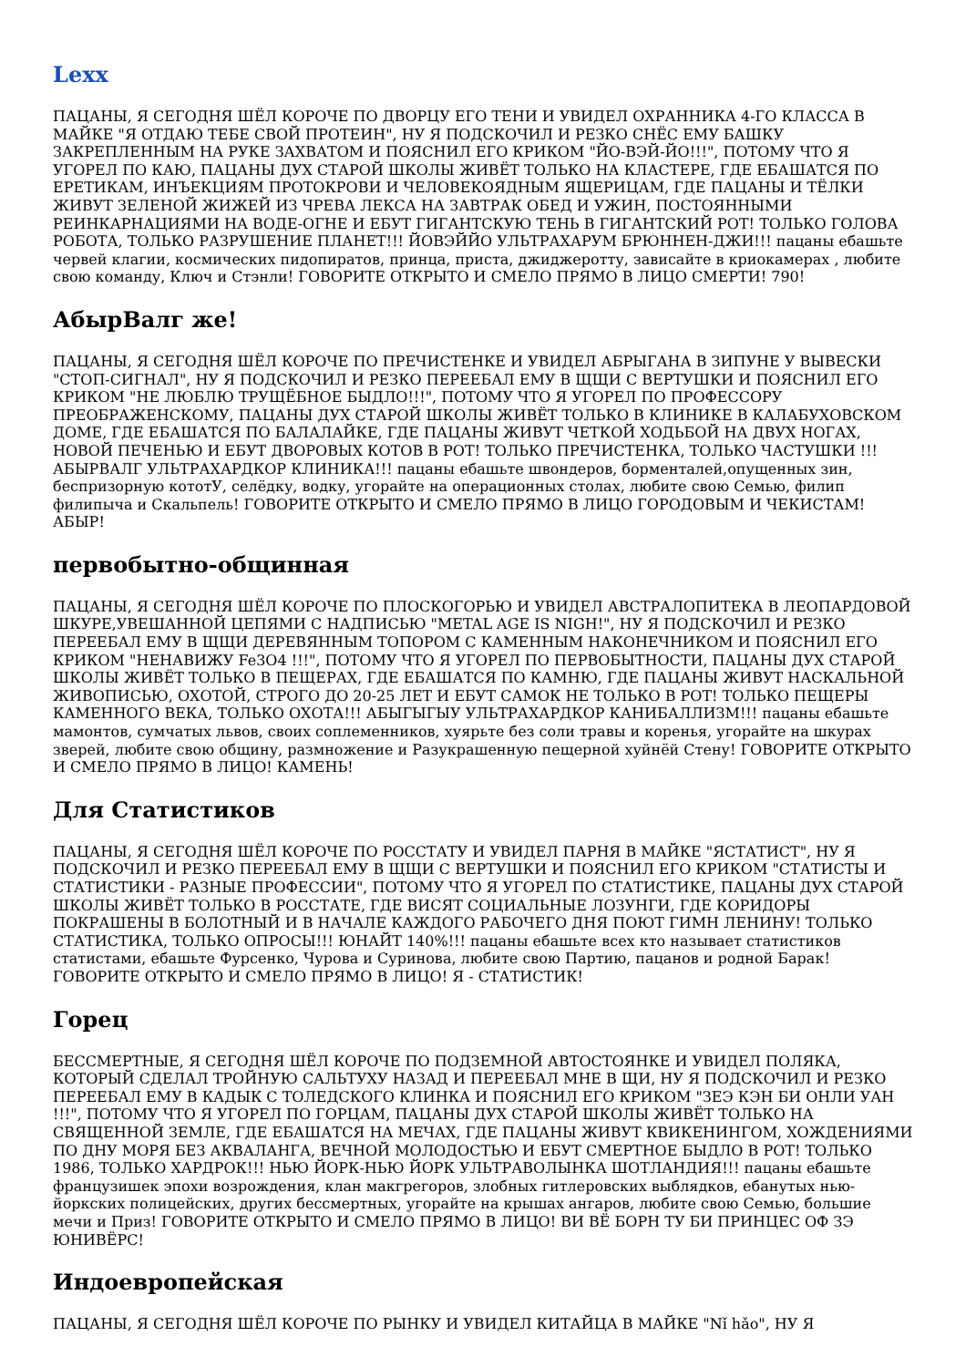Lexx
ПАЦАНЫ, Я СЕГОДНЯ ШЁЛ КОРОЧЕ ПО ДВОРЦУ ЕГО ТЕНИ И УВИДЕЛ ОХРАННИКА 4-ГО КЛАССА В МАЙКЕ "Я ОТДАЮ ТЕБЕ СВОЙ ПРОТЕИН", НУ Я ПОДСКОЧИЛ И РЕЗКО СНЁС ЕМУ БАШКУ ЗАКРЕПЛЕННЫМ НА РУКЕ ЗАХВАТОМ И ПОЯСНИЛ ЕГО КРИКОМ "ЙО-ВЭЙ-ЙО!!!", ПОТОМУ ЧТО Я УГОРЕЛ ПО КАЮ, ПАЦАНЫ ДУХ СТАРОЙ ШКОЛЫ ЖИВЁТ ТОЛЬКО НА КЛАСТЕРЕ, ГДЕ ЕБАШАТСЯ ПО ЕРЕТИКАМ, ИНЪЕКЦИЯМ ПРОТОКРОВИ И ЧЕЛОВЕКОЯДНЫМ ЯЩЕРИЦАМ, ГДЕ ПАЦАНЫ И ТЁЛКИ ЖИВУТ ЗЕЛЕНОЙ ЖИЖЕЙ ИЗ ЧРЕВА ЛЕКСА НА ЗАВТРАК ОБЕД И УЖИН, ПОСТОЯННЫМИ РЕИНКАРНАЦИЯМИ НА ВОДЕ-ОГНЕ И ЕБУТ ГИГАНТСКУЮ ТЕНЬ В ГИГАНТСКИЙ РОТ! ТОЛЬКО ГОЛОВА РОБОТА, ТОЛЬКО РАЗРУШЕНИЕ ПЛАНЕТ!!! ЙОВЭЙЙО УЛЬТРАХАРУМ БРЮННЕН-ДЖИ!!! пацаны ебашьте червей клагии, космических пидопиратов, принца, приста, джиджеротту, зависайте в криокамерах , любите свою команду, Ключ и Стэнли! ГОВОРИТЕ ОТКРЫТО И СМЕЛО ПРЯМО В ЛИЦО СМЕРТИ! 790!
АбырВалг же!
ПАЦАНЫ, Я СЕГОДНЯ ШЁЛ КОРОЧЕ ПО ПРЕЧИСТЕНКЕ И УВИДЕЛ АБРЫГАНА В ЗИПУНЕ У ВЫВЕСКИ "СТОП-СИГНАЛ", НУ Я ПОДСКОЧИЛ И РЕЗКО ПЕРЕЕБАЛ ЕМУ В ЩЩИ С ВЕРТУШКИ И ПОЯСНИЛ ЕГО КРИКОМ "НЕ ЛЮБЛЮ ТРУЩЁБНОЕ БЫДЛО!!!", ПОТОМУ ЧТО Я УГОРЕЛ ПО ПРОФЕССОРУ ПРЕОБРАЖЕНСКОМУ, ПАЦАНЫ ДУХ СТАРОЙ ШКОЛЫ ЖИВЁТ ТОЛЬКО В КЛИНИКЕ В КАЛАБУХОВСКОМ ДОМЕ, ГДЕ ЕБАШАТСЯ ПО БАЛАЛАЙКЕ, ГДЕ ПАЦАНЫ ЖИВУТ ЧЕТКОЙ ХОДЬБОЙ НА ДВУХ НОГАХ, НОВОЙ ПЕЧЕНЬЮ И ЕБУТ ДВОРОВЫХ КОТОВ В РОТ! ТОЛЬКО ПРЕЧИСТЕНКА, ТОЛЬКО ЧАСТУШКИ !!! АБЫРВАЛГ УЛЬТРАХАРДКОР КЛИНИКА!!! пацаны ебашьте швондеров, борменталей,опущенных зин, беспризорную кототУ, селёдку, водку, угорайте на операционных столах, любите свою Семью, филип филипыча и Скальпель! ГОВОРИТЕ ОТКРЫТО И СМЕЛО ПРЯМО В ЛИЦО ГОРОДОВЫМ И ЧЕКИСТАМ! АБЫР!
первобытно-общинная
ПАЦАНЫ, Я СЕГОДНЯ ШЁЛ КОРОЧЕ ПО ПЛОСКОГОРЬЮ И УВИДЕЛ АВСТРАЛОПИТЕКА В ЛЕОПАРДОВОЙ ШКУРЕ,УВЕШАННОЙ ЦЕПЯМИ С НАДПИСЬЮ "METAL AGE IS NIGH!", НУ Я ПОДСКОЧИЛ И РЕЗКО ПЕРЕЕБАЛ ЕМУ В ЩЩИ ДЕРЕВЯННЫМ ТОПОРОМ С КАМЕННЫМ НАКОНЕЧНИКОМ И ПОЯСНИЛ ЕГО КРИКОМ "НЕНАВИЖУ Fe3O4 !!!", ПОТОМУ ЧТО Я УГОРЕЛ ПО ПЕРВОБЫТНОСТИ, ПАЦАНЫ ДУХ СТАРОЙ ШКОЛЫ ЖИВЁТ ТОЛЬКО В ПЕЩЕРАХ, ГДЕ ЕБАШАТСЯ ПО КАМНЮ, ГДЕ ПАЦАНЫ ЖИВУТ НАСКАЛЬНОЙ ЖИВОПИСЬЮ, ОХОТОЙ, СТРОГО ДО 20-25 ЛЕТ И ЕБУТ САМОК НЕ ТОЛЬКО В РОТ! ТОЛЬКО ПЕЩЕРЫ КАМЕННОГО ВЕКА, ТОЛЬКО ОХОТА!!! АБЫГЫГЫУ УЛЬТРАХАРДКОР КАНИБАЛЛИЗМ!!! пацаны ебашьте мамонтов, сумчатых львов, своих соплеменников, хуярьте без соли травы и коренья, угорайте на шкурах зверей, любите свою общину, размножение и Разукрашенную пещерной хуйнёй Стену! ГОВОРИТЕ ОТКРЫТО И СМЕЛО ПРЯМО В ЛИЦО! КАМЕНЬ!
Для Статистиков
ПАЦАНЫ, Я СЕГОДНЯ ШЁЛ КОРОЧЕ ПО РОССТАТУ И УВИДЕЛ ПАРНЯ В МАЙКЕ "ЯСТАТИСТ", НУ Я ПОДСКОЧИЛ И РЕЗКО ПЕРЕЕБАЛ ЕМУ В ЩЩИ С ВЕРТУШКИ И ПОЯСНИЛ ЕГО КРИКОМ "СТАТИСТЫ И СТАТИСТИКИ - РАЗНЫЕ ПРОФЕССИИ", ПОТОМУ ЧТО Я УГОРЕЛ ПО СТАТИСТИКЕ, ПАЦАНЫ ДУХ СТАРОЙ ШКОЛЫ ЖИВЁТ ТОЛЬКО В РОССТАТЕ, ГДЕ ВИСЯТ СОЦИАЛЬНЫЕ ЛОЗУНГИ, ГДЕ КОРИДОРЫ ПОКРАШЕНЫ В БОЛОТНЫЙ И В НАЧАЛЕ КАЖДОГО РАБОЧЕГО ДНЯ ПОЮТ ГИМН ЛЕНИНУ! ТОЛЬКО СТАТИСТИКА, ТОЛЬКО ОПРОСЫ!!! ЮНАЙТ 140%!!! пацаны ебашьте всех кто называет статистиков статистами, ебашьте Фурсенко, Чурова и Суринова, любите свою Партию, пацанов и родной Барак! ГОВОРИТЕ ОТКРЫТО И СМЕЛО ПРЯМО В ЛИЦО! Я - СТАТИСТИК!
Горец
БЕССМЕРТНЫЕ, Я СЕГОДНЯ ШЁЛ КОРОЧЕ ПО ПОДЗЕМНОЙ АВТОСТОЯНКЕ И УВИДЕЛ ПОЛЯКА, КОТОРЫЙ СДЕЛАЛ ТРОЙНУЮ САЛЬТУХУ НАЗАД И ПЕРЕЕБАЛ МНЕ В ЩИ, НУ Я ПОДСКОЧИЛ И РЕЗКО ПЕРЕЕБАЛ ЕМУ В КАДЫК С ТОЛЕДСКОГО КЛИНКА И ПОЯСНИЛ ЕГО КРИКОМ "ЗЕЭ КЭН БИ ОНЛИ УАН !!!", ПОТОМУ ЧТО Я УГОРЕЛ ПО ГОРЦАМ, ПАЦАНЫ ДУХ СТАРОЙ ШКОЛЫ ЖИВЁТ ТОЛЬКО НА СВЯЩЕННОЙ ЗЕМЛЕ, ГДЕ ЕБАШАТСЯ НА МЕЧАХ, ГДЕ ПАЦАНЫ ЖИВУТ КВИКЕНИНГОМ, ХОЖДЕНИЯМИ ПО ДНУ МОРЯ БЕЗ АКВАЛАНГА, ВЕЧНОЙ МОЛОДОСТЬЮ И ЕБУТ СМЕРТНОЕ БЫДЛО В РОТ! ТОЛЬКО 1986, ТОЛЬКО ХАРДРОК!!! НЬЮ ЙОРК-НЬЮ ЙОРК УЛЬТРАВОЛЫНКА ШОТЛАНДИЯ!!! пацаны ебашьте французишек эпохи возрождения, клан макгрегоров, злобных гитлеровских выблядков, ебанутых нью-йоркских полицейских, других бессмертных, угорайте на крышах ангаров, любите свою Семью, большие мечи и Приз! ГОВОРИТЕ ОТКРЫТО И СМЕЛО ПРЯМО В ЛИЦО! ВИ ВЁ БОРН ТУ БИ ПРИНЦЕС ОФ ЗЭ ЮНИВЁРС!
Индоевропейская
ПАЦАНЫ, Я СЕГОДНЯ ШЁЛ КОРОЧЕ ПО РЫНКУ И УВИДЕЛ КИТАЙЦА В МАЙКЕ "Nǐ hǎo", НУ Я